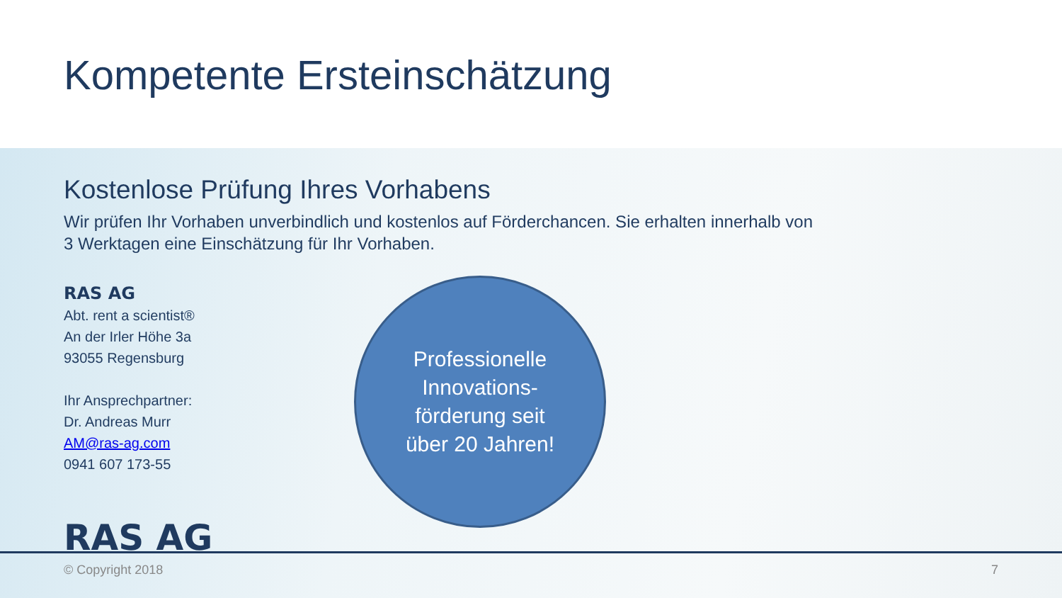Kompetente Ersteinschätzung
Kostenlose Prüfung Ihres Vorhabens
Wir prüfen Ihr Vorhaben unverbindlich und kostenlos auf Förderchancen. Sie erhalten innerhalb von 3 Werktagen eine Einschätzung für Ihr Vorhaben.
RAS AG
Abt. rent a scientist®
An der Irler Höhe 3a
93055 Regensburg
Ihr Ansprechpartner:
Dr. Andreas Murr
AM@ras-ag.com
0941 607 173-55
Professionelle
Innovations-
förderung seit
über 20 Jahren!
RAS AG
© Copyright 2018 7